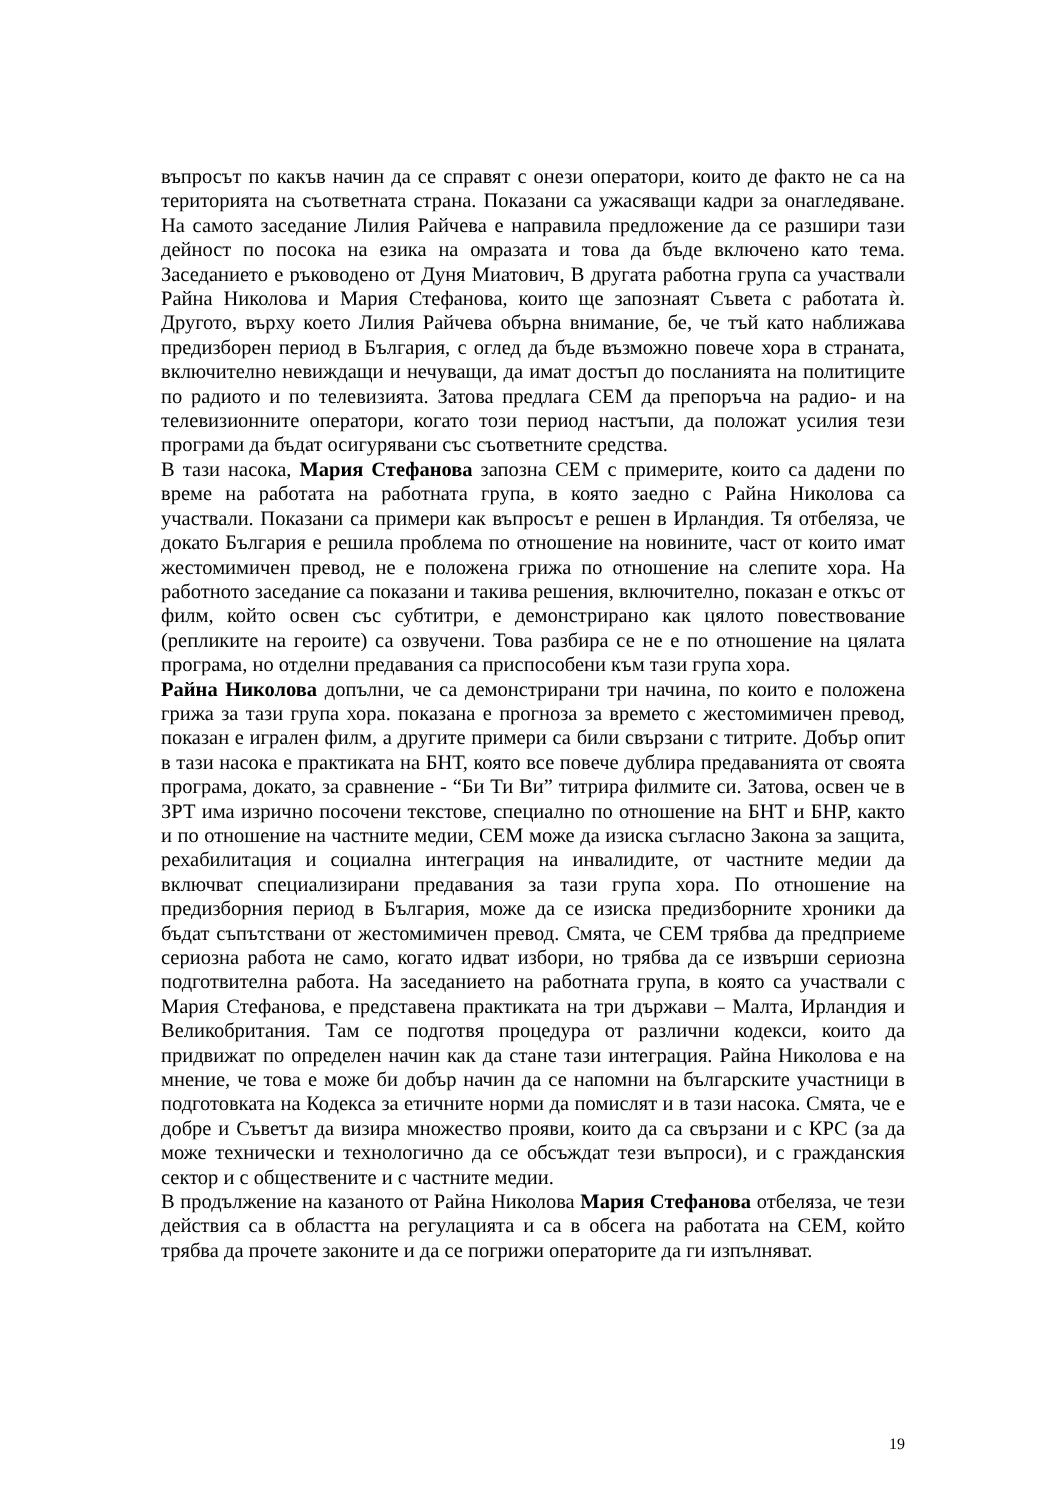въпросът по какъв начин да се справят с онези оператори, които де факто не са на територията на съответната страна. Показани са ужасяващи кадри за онагледяване. На самото заседание Лилия Райчева е направила предложение да се разшири тази дейност по посока на езика на омразата и това да бъде включено като тема. Заседанието е ръководено от Дуня Миатович, В другата работна група са участвали Райна Николова и Мария Стефанова, които ще запознаят Съвета с работата ѝ. Другото, върху което Лилия Райчева обърна внимание, бе, че тъй като наближава предизборен период в България, с оглед да бъде възможно повече хора в страната, включително невиждащи и нечуващи, да имат достъп до посланията на политиците по радиото и по телевизията. Затова предлага СЕМ да препоръча на радио- и на телевизионните оператори, когато този период настъпи, да положат усилия тези програми да бъдат осигурявани със съответните средства.
В тази насока, Мария Стефанова запозна СЕМ с примерите, които са дадени по време на работата на работната група, в която заедно с Райна Николова са участвали. Показани са примери как въпросът е решен в Ирландия. Тя отбеляза, че докато България е решила проблема по отношение на новините, част от които имат жестомимичен превод, не е положена грижа по отношение на слепите хора. На работното заседание са показани и такива решения, включително, показан е откъс от филм, който освен със субтитри, е демонстрирано как цялото повествование (репликите на героите) са озвучени. Това разбира се не е по отношение на цялата програма, но отделни предавания са приспособени към тази група хора.
Райна Николова допълни, че са демонстрирани три начина, по които е положена грижа за тази група хора. показана е прогноза за времето с жестомимичен превод, показан е игрален филм, а другите примери са били свързани с титрите. Добър опит в тази насока е практиката на БНТ, която все повече дублира предаванията от своята програма, докато, за сравнение - “Би Ти Ви” титрира филмите си. Затова, освен че в ЗРТ има изрично посочени текстове, специално по отношение на БНТ и БНР, както и по отношение на частните медии, СЕМ може да изиска съгласно Закона за защита, рехабилитация и социална интеграция на инвалидите, от частните медии да включват специализирани предавания за тази група хора. По отношение на предизборния период в България, може да се изиска предизборните хроники да бъдат съпътствани от жестомимичен превод. Смята, че СЕМ трябва да предприеме сериозна работа не само, когато идват избори, но трябва да се извърши сериозна подготвителна работа. На заседанието на работната група, в която са участвали с Мария Стефанова, е представена практиката на три държави – Малта, Ирландия и Великобритания. Там се подготвя процедура от различни кодекси, които да придвижат по определен начин как да стане тази интеграция. Райна Николова е на мнение, че това е може би добър начин да се напомни на българските участници в подготовката на Кодекса за етичните норми да помислят и в тази насока. Смята, че е добре и Съветът да визира множество прояви, които да са свързани и с КРС (за да може технически и технологично да се обсъждат тези въпроси), и с гражданския сектор и с обществените и с частните медии.
В продължение на казаното от Райна Николова Мария Стефанова отбеляза, че тези действия са в областта на регулацията и са в обсега на работата на СЕМ, който трябва да прочете законите и да се погрижи операторите да ги изпълняват.
19